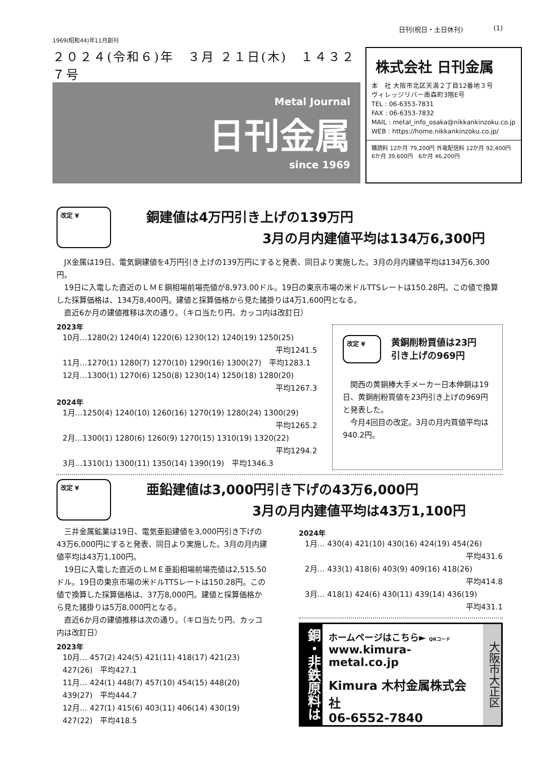日刊(祝日・土日休刊) (1)
1969(昭和44)年11月創刊
２０２４(令和６)年　３月 ２１日(木)　１４３２７号
Metal Journal
日刊金属
since 1969
株式会社 日刊金属
本　社 大阪市北区天満２丁目12番地３号
ヴィレッジリバー南森町3階E号
TEL : 06-6353-7831
FAX : 06-6353-7832
MAIL : metal_info_osaka@nikkankinzoku.co.jp
WEB : https://home.nikkankinzoku.co.jp/
購読料 12か月 79,200円 外電配信料 12か月 92,400円
6か月 39,600円　6か月 46,200円
改定 ¥
銅建値は4万円引き上げの139万円
3月の月内建値平均は134万6,300円
JX金属は19日、電気銅建値を4万円引き上げの139万円にすると発表、同日より実施した。3月の月内建値平均は134万6,300円。
19日に入電した直近のＬＭＥ銅相場前場売値が8,973.00ドル。19日の東京市場の米ドルTTSレートは150.28円。この値で換算した採算価格は、134万8,400円。建値と採算価格から見た諸掛りは4万1,600円となる。
直近6か月の建値推移は次の通り。（キロ当たり円、カッコ内は改訂日）
2023年
10月…1280(2) 1240(4) 1220(6) 1230(12) 1240(19) 1250(25)
平均1241.5
11月…1270(1) 1280(7) 1270(10) 1290(16) 1300(27)　平均1283.1
12月…1300(1) 1270(6) 1250(8) 1230(14) 1250(18) 1280(20)
平均1267.3
2024年
1月…1250(4) 1240(10) 1260(16) 1270(19) 1280(24) 1300(29)
平均1265.2
2月…1300(1) 1280(6) 1260(9) 1270(15) 1310(19) 1320(22)
平均1294.2
3月…1310(1) 1300(11) 1350(14) 1390(19)　平均1346.3
改定 ¥
黄銅削粉買値は23円
引き上げの969円
関西の黄銅棒大手メーカー日本伸銅は19日、黄銅削粉買値を23円引き上げの969円と発表した。
今月4回目の改定。3月の月内買値平均は940.2円。
改定 ¥
亜鉛建値は3,000円引き下げの43万6,000円
3月の月内建値平均は43万1,100円
三井金属鉱業は19日、電気亜鉛建値を3,000円引き下げの43万6,000円にすると発表、同日より実施した。3月の月内建値平均は43万1,100円。
19日に入電した直近のＬＭＥ亜鉛相場前場売値は2,515.50ドル。19日の東京市場の米ドルTTSレートは150.28円。この値で換算した採算価格は、37万8,000円。建値と採算価格から見た諸掛りは5万8,000円となる。
直近6か月の建値推移は次の通り。（キロ当たり円、カッコ内は改訂日）
2023年
10月… 457(2) 424(5) 421(11) 418(17) 421(23)
427(26)　平均427.1
11月… 424(1) 448(7) 457(10) 454(15) 448(20)
439(27)　平均444.7
12月… 427(1) 415(6) 403(11) 406(14) 430(19)
427(22)　平均418.5
2024年
1月… 430(4) 421(10) 430(16) 424(19) 454(26)
平均431.6
2月… 433(1) 418(6) 403(9) 409(16) 418(26)
平均414.8
3月… 418(1) 424(6) 430(11) 439(14) 436(19)
平均431.1
銅・非鉄原料は
ホームページはこちら► QRコード
www.kimura-metal.co.jp
Kimura 木村金属株式会社
06-6552-7840
大阪市大正区